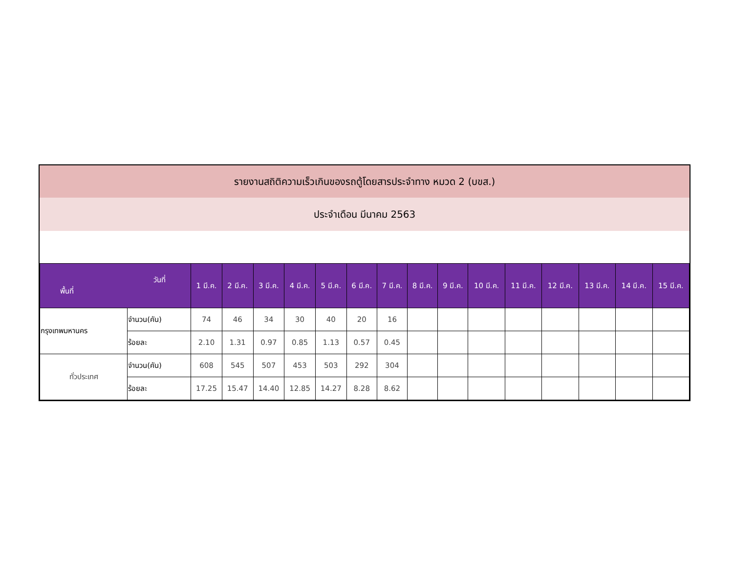รายงานสถิติความเร็วเกินของรถตู้โดยสารประจำทาง หมวด 2 (บขส.)
ประจำเดือน มีนาคม 2563
| วันที่ พื้นที่ | | 1 มี.ค. | 2 มี.ค. | 3 มี.ค. | 4 มี.ค. | 5 มี.ค. | 6 มี.ค. | 7 มี.ค. | 8 มี.ค. | 9 มี.ค. | 10 มี.ค. | 11 มี.ค. | 12 มี.ค. | 13 มี.ค. | 14 มี.ค. | 15 มี.ค. |
| --- | --- | --- | --- | --- | --- | --- | --- | --- | --- | --- | --- | --- | --- | --- | --- | --- |
| กรุงเทพมหานคร | จำนวน(คัน) | 74 | 46 | 34 | 30 | 40 | 20 | 16 | | | | | | | | |
| | ร้อยละ | 2.10 | 1.31 | 0.97 | 0.85 | 1.13 | 0.57 | 0.45 | | | | | | | | |
| ทั่วประเทศ | จำนวน(คัน) | 608 | 545 | 507 | 453 | 503 | 292 | 304 | | | | | | | | |
| | ร้อยละ | 17.25 | 15.47 | 14.40 | 12.85 | 14.27 | 8.28 | 8.62 | | | | | | | | |